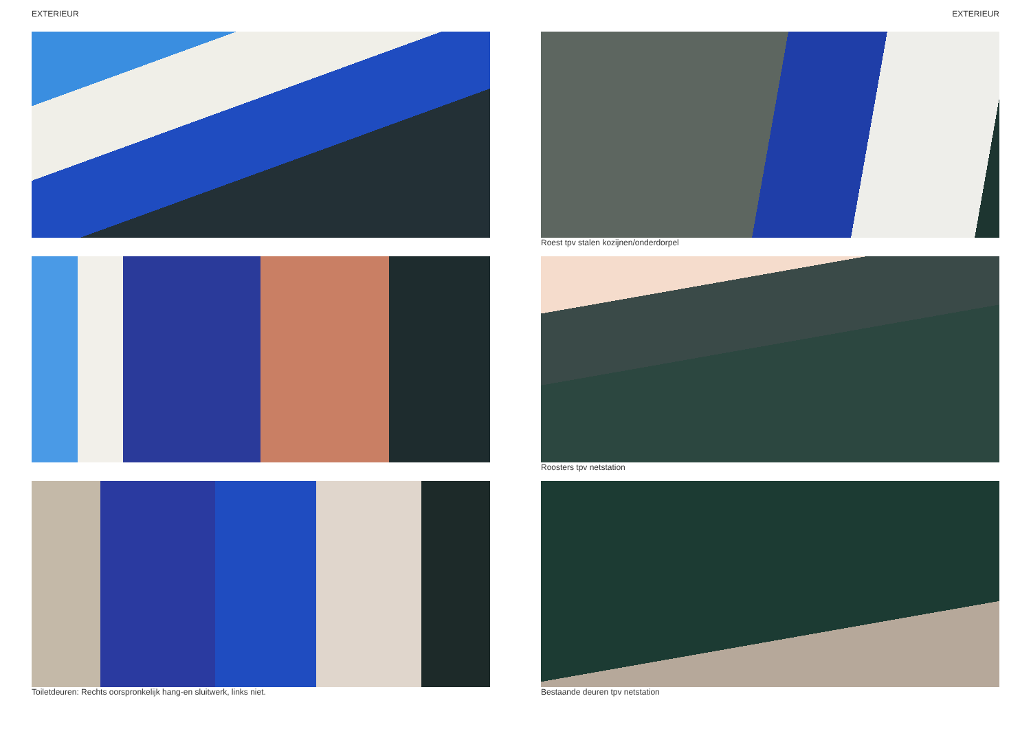EXTERIEUR
Toiletdeuren: Rechts oorspronkelijk hang-en sluitwerk, links niet.
EXTERIEUR
Roest tpv stalen kozijnen/onderdorpel
Roosters tpv netstation
Bestaande deuren tpv netstation